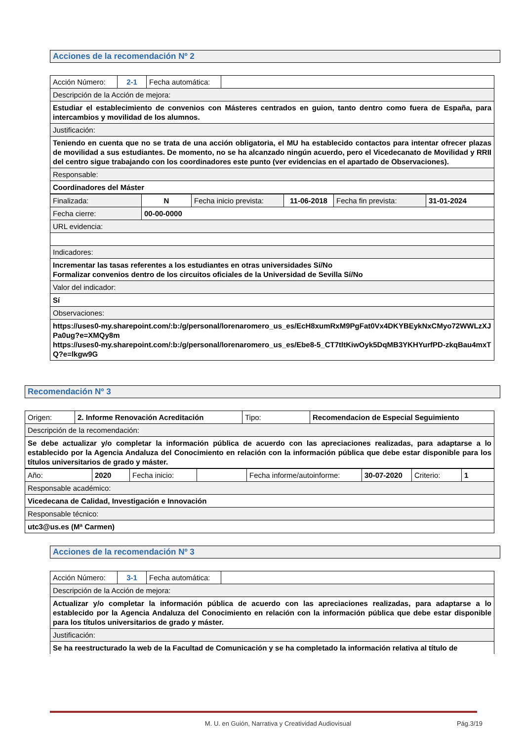Acciones de la recomendación Nº 2
| Acción Número: | 2-1 | Fecha automática: | |
| Descripción de la Acción de mejora: | | | |
| Estudiar el establecimiento de convenios con Másteres centrados en guion, tanto dentro como fuera de España, para intercambios y movilidad de los alumnos. | | | |
| Justificación: | | | |
| Teniendo en cuenta que no se trata de una acción obligatoria, el MU ha establecido contactos para intentar ofrecer plazas de movilidad a sus estudiantes. De momento, no se ha alcanzado ningún acuerdo, pero el Vicedecanato de Movilidad y RRII del centro sigue trabajando con los coordinadores este punto (ver evidencias en el apartado de Observaciones). | | | |
| Responsable: | | | |
| Coordinadores del Máster | | | |
| Finalizada: | N | Fecha inicio prevista: | 11-06-2018 | Fecha fin prevista: | 31-01-2024 |
| Fecha cierre: | 00-00-0000 | | | | |
| URL evidencia: | | | | | |
| Indicadores: | | | | | |
| Incrementar las tasas referentes a los estudiantes en otras universidades Sí/No Formalizar convenios dentro de los circuitos oficiales de la Universidad de Sevilla Sí/No | | | | | |
| Valor del indicador: | | | | | |
| Sí | | | | | |
| Observaciones: | | | | | |
| https://uses0-my.sharepoint.com/:b:/g/personal/lorenaromero_us_es/EcH8xumRxM9PgFat0Vx4DKYBEykNxCMyo72WWLzXJPa0ug?e=XMQy8m https://uses0-my.sharepoint.com/:b:/g/personal/lorenaromero_us_es/Ebe8-5_CT7tltKiwOyk5DqMB3YKHYurfPD-zkqBau4mxTQ?e=lkgw9G | | | | | |
Recomendación Nº 3
| Origen: | 2. Informe Renovación Acreditación | Tipo: | Recomendacion de Especial Seguimiento |
| Descripción de la recomendación: | | | |
| Se debe actualizar y/o completar la información pública de acuerdo con las apreciaciones realizadas, para adaptarse a lo establecido por la Agencia Andaluza del Conocimiento en relación con la información pública que debe estar disponible para los títulos universitarios de grado y máster. | | | |
| Año: | 2020 | Fecha inicio: | | Fecha informe/autoinforme: | 30-07-2020 | Criterio: | 1 |
| Responsable académico: | | | | | | | |
| Vicedecana de Calidad, Investigación e Innovación | | | | | | | |
| Responsable técnico: | | | | | | | |
| utc3@us.es (Mª Carmen) | | | | | | | |
Acciones de la recomendación Nº 3
| Acción Número: | 3-1 | Fecha automática: | |
| Descripción de la Acción de mejora: | | | |
| Actualizar y/o completar la información pública de acuerdo con las apreciaciones realizadas, para adaptarse a lo establecido por la Agencia Andaluza del Conocimiento en relación con la información pública que debe estar disponible para los títulos universitarios de grado y máster. | | | |
| Justificación: | | | |
| Se ha reestructurado la web de la Facultad de Comunicación y se ha completado la información relativa al título de | | | |
M. U. en Guión, Narrativa y Creatividad Audiovisual Pág.3/19